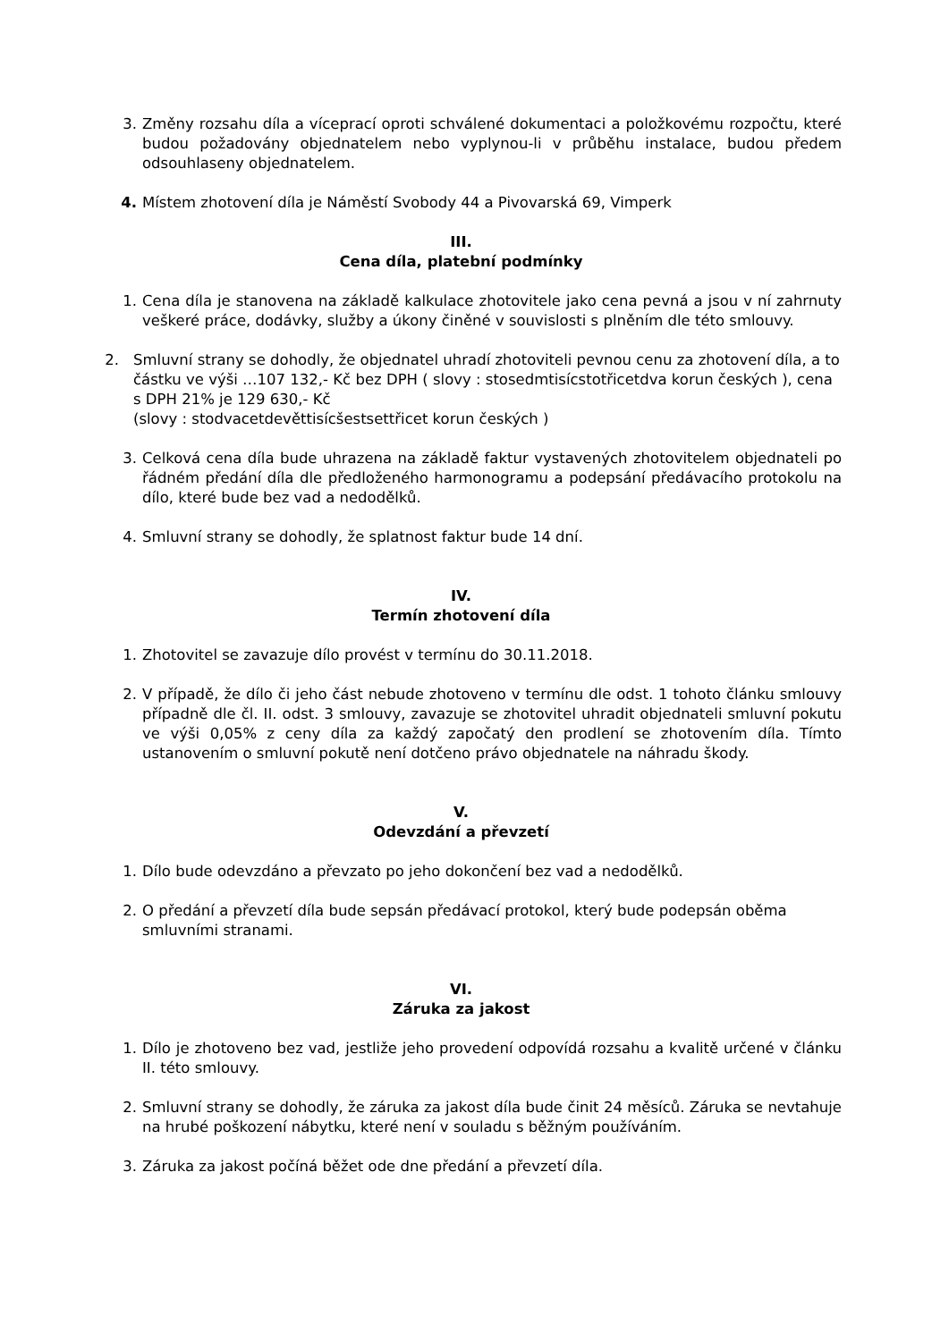3. Změny rozsahu díla a víceprací oproti schválené dokumentaci a položkovému rozpočtu, které budou požadovány objednatelem nebo vyplynou-li v průběhu instalace, budou předem odsouhlaseny objednatelem.
4. Místem zhotovení díla je Náměstí Svobody 44 a Pivovarská 69, Vimperk
III.
Cena díla, platební podmínky
1. Cena díla je stanovena na základě kalkulace zhotovitele jako cena pevná a jsou v ní zahrnuty veškeré práce, dodávky, služby a úkony činěné v souvislosti s plněním dle této smlouvy.
2. Smluvní strany se dohodly, že objednatel uhradí zhotoviteli pevnou cenu za zhotovení díla, a to částku ve výši …107 132,- Kč bez DPH ( slovy : stosedmtisícstotřicetdva korun českých ), cena s DPH 21% je 129 630,- Kč
(slovy : stodvacetdevěttisícšestsettřicet korun českých )
3. Celková cena díla bude uhrazena na základě faktur vystavených zhotovitelem objednateli po řádném předání díla dle předloženého harmonogramu a podepsání předávacího protokolu na dílo, které bude bez vad a nedodělků.
4. Smluvní strany se dohodly, že splatnost faktur bude 14 dní.
IV.
Termín zhotovení díla
1. Zhotovitel se zavazuje dílo provést v termínu do 30.11.2018.
2. V případě, že dílo či jeho část nebude zhotoveno v termínu dle odst. 1 tohoto článku smlouvy případně dle čl. II. odst. 3 smlouvy, zavazuje se zhotovitel uhradit objednateli smluvní pokutu ve výši 0,05% z ceny díla za každý započatý den prodlení se zhotovením díla. Tímto ustanovením o smluvní pokutě není dotčeno právo objednatele na náhradu škody.
V.
Odevzdání a převzetí
1. Dílo bude odevzdáno a převzato po jeho dokončení bez vad a nedodělků.
2. O předání a převzetí díla bude sepsán předávací protokol, který bude podepsán oběma smluvními stranami.
VI.
Záruka za jakost
1. Dílo je zhotoveno bez vad, jestliže jeho provedení odpovídá rozsahu a kvalitě určené v článku II. této smlouvy.
2. Smluvní strany se dohodly, že záruka za jakost díla bude činit 24 měsíců. Záruka se nevtahuje na hrubé poškození nábytku, které není v souladu s běžným používáním.
3. Záruka za jakost počíná běžet ode dne předání a převzetí díla.